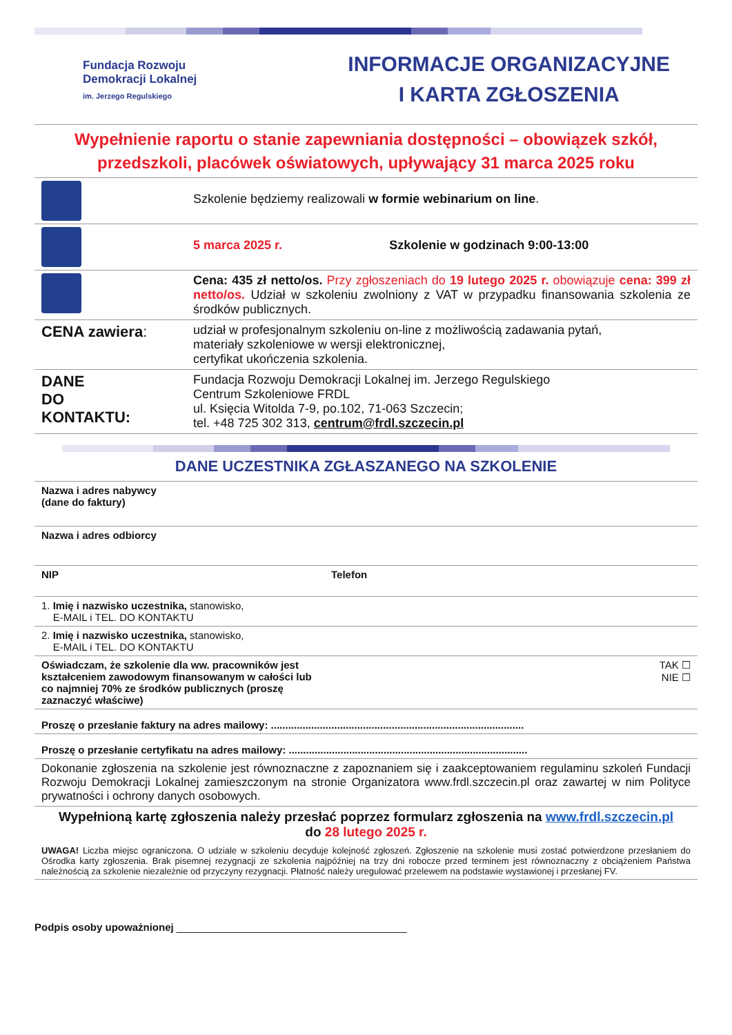Fundacja Rozwoju
Demokracji Lokalnej
im. Jerzego Regulskiego
INFORMACJE ORGANIZACYJNE
I KARTA ZGŁOSZENIA
Wypełnienie raportu o stanie zapewniania dostępności – obowiązek szkół, przedszkoli, placówek oświatowych, upływający 31 marca 2025 roku
| | Szkolenie będziemy realizowali w formie webinarium on line . |
| | 5 marca 2025 r. Szkolenie w godzinach 9:00-13:00 |
| | Cena: 435 zł netto/os. Przy zgłoszeniach do 19 lutego 2025 r. obowiązuje cena: 399 zł netto/os. Udział w szkoleniu zwolniony z VAT w przypadku finansowania szkolenia ze środków publicznych. |
| CENA zawiera : | udział w profesjonalnym szkoleniu on-line z możliwością zadawania pytań, materiały szkoleniowe w wersji elektronicznej, certyfikat ukończenia szkolenia. |
| DANE DO KONTAKTU: | Fundacja Rozwoju Demokracji Lokalnej im. Jerzego Regulskiego Centrum Szkoleniowe FRDL ul. Księcia Witolda 7-9, po.102, 71-063 Szczecin; tel. +48 725 302 313, centrum@frdl.szczecin.pl |
DANE UCZESTNIKA ZGŁASZANEGO NA SZKOLENIE
| Nazwa i adres nabywcy (dane do faktury) | |
| Nazwa i adres odbiorcy | |
| NIP | Telefon |
| 1. Imię i nazwisko uczestnika, stanowisko, E-MAIL i TEL. DO KONTAKTU | |
| 2. Imię i nazwisko uczestnika, stanowisko, E-MAIL i TEL. DO KONTAKTU | |
| Oświadczam, że szkolenie dla ww. pracowników jest kształceniem zawodowym finansowanym w całości lub co najmniej 70% ze środków publicznych (proszę zaznaczyć właściwe) | TAK ☐ NIE ☐ |
| Proszę o przesłanie faktury na adres mailowy: ........................................................................................ | |
| Proszę o przesłanie certyfikatu na adres mailowy: ................................................................................... | |
| Dokonanie zgłoszenia na szkolenie jest równoznaczne z zapoznaniem się i zaakceptowaniem regulaminu szkoleń Fundacji Rozwoju Demokracji Lokalnej zamieszczonym na stronie Organizatora www.frdl.szczecin.pl oraz zawartej w nim Polityce prywatności i ochrony danych osobowych. | |
| Wypełnioną kartę zgłoszenia należy przesłać poprzez formularz zgłoszenia na www.frdl.szczecin.pl do 28 lutego 2025 r. | |
UWAGA! Liczba miejsc ograniczona. O udziale w szkoleniu decyduje kolejność zgłoszeń. Zgłoszenie na szkolenie musi zostać potwierdzone przesłaniem do Ośrodka karty zgłoszenia. Brak pisemnej rezygnacji ze szkolenia najpóźniej na trzy dni robocze przed terminem jest równoznaczny z obciążeniem Państwa należnością za szkolenie niezależnie od przyczyny rezygnacji. Płatność należy uregulować przelewem na podstawie wystawionej i przesłanej FV.
Podpis osoby upoważnionej ________________________________________